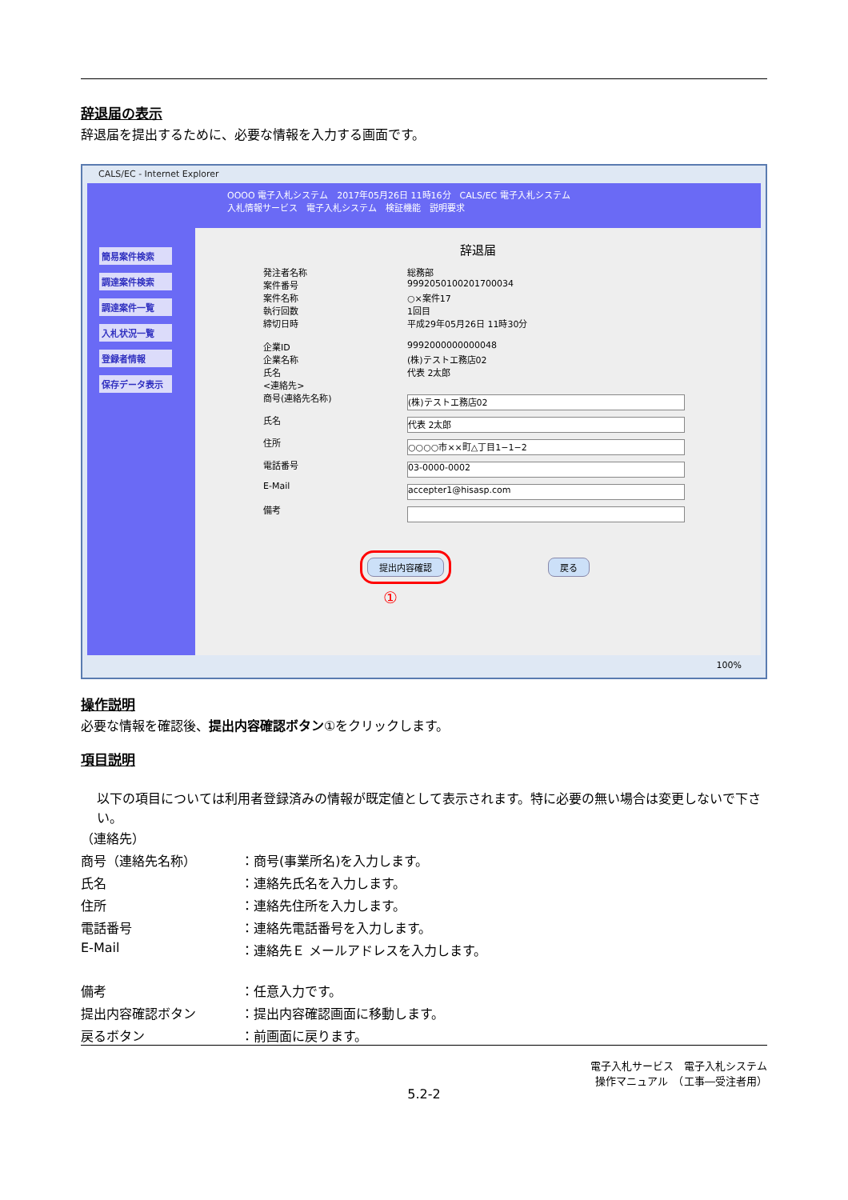辞退届の表示
辞退届を提出するために、必要な情報を入力する画面です。
CALS/EC - Internet Explorer
簡易案件検索
調達案件検索
調達案件一覧
入札状況一覧
登録者情報
保存データ表示
OOOO 電子入札システム　2017年05月26日 11時16分　CALS/EC 電子入札システム
入札情報サービス　電子入札システム　検証機能　説明要求
辞退届
発注者名称 総務部
案件番号 9992050100201700034
案件名称 ○×案件17
執行回数 1回目
締切日時 平成29年05月26日 11時30分
企業ID 9992000000000048
企業名称 (株)テストエ務店02
氏名 代表 2太郎
<連絡先>
商号(連絡先名称)
(株)テストエ務店02
氏名
代表 2太郎
住所
○○○○市××町△丁目1−1−2
電話番号
03-0000-0002
E-Mail
accepter1@hisasp.com
備考
提出内容確認 戻る
①
100%
操作説明
必要な情報を確認後、提出内容確認ボタン①をクリックします。
項目説明
以下の項目については利用者登録済みの情報が既定値として表示されます。特に必要の無い場合は変更しないで下さい。
（連絡先）
商号（連絡先名称） ：商号(事業所名)を入力します。
氏名 ：連絡先氏名を入力します。
住所 ：連絡先住所を入力します。
電話番号 ：連絡先電話番号を入力します。
E-Mail ：連絡先Ｅ メールアドレスを入力します。
備考 ：任意入力です。
提出内容確認ボタン ：提出内容確認画面に移動します。
戻るボタン ：前画面に戻ります。
電子入札サービス　電子入札システム
操作マニュアル　（工事―受注者用）
5.2-2